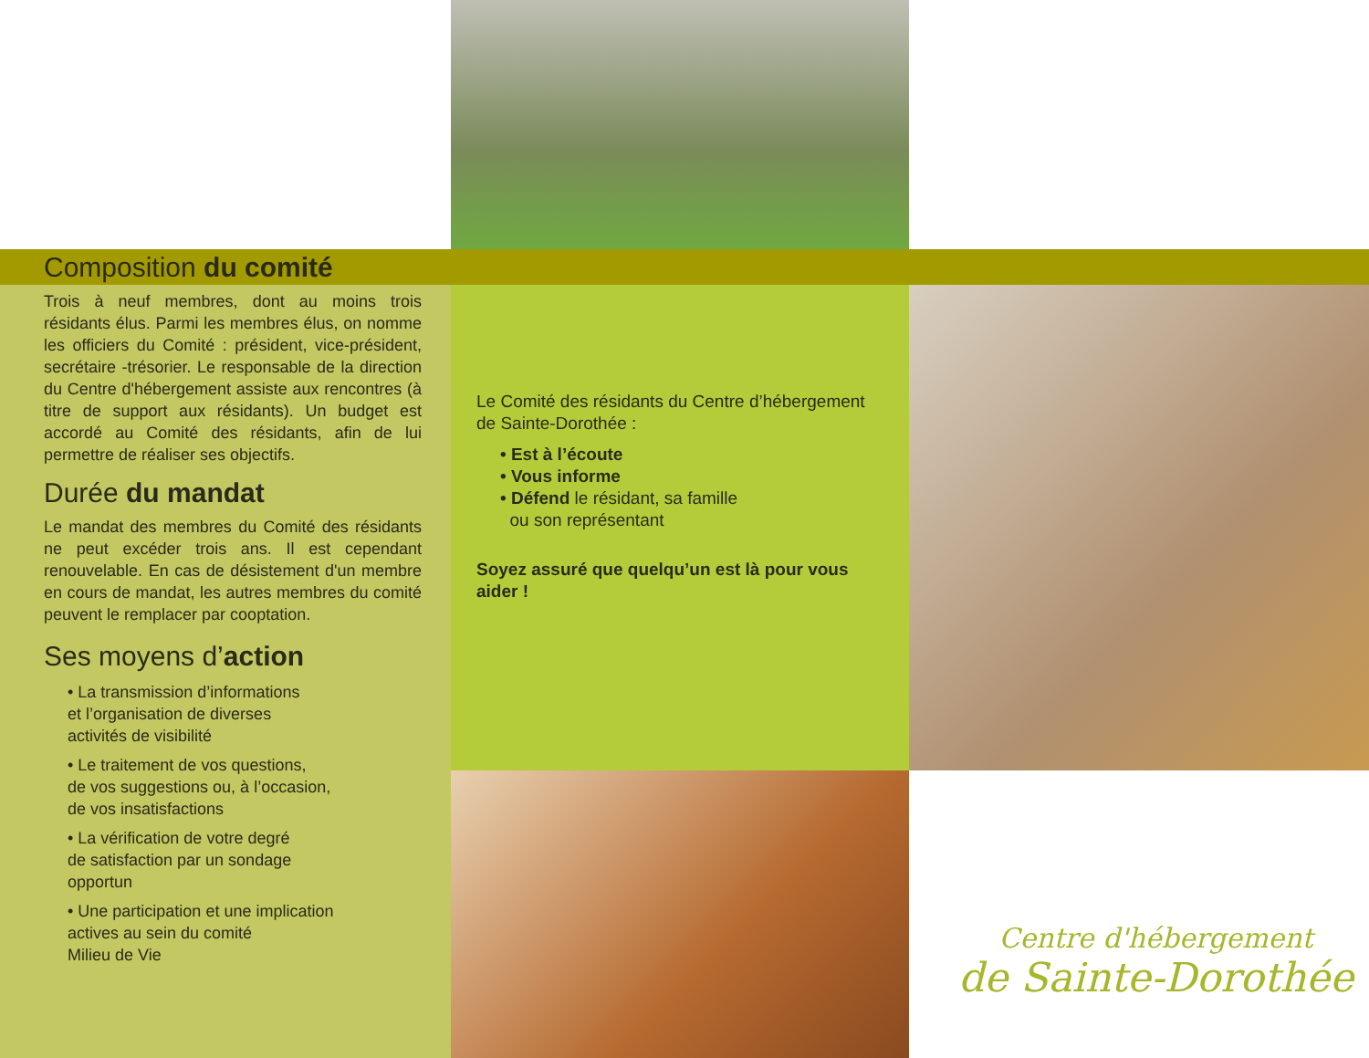Composition du comité
Trois à neuf membres, dont au moins trois résidants élus. Parmi les membres élus, on nomme les officiers du Comité : président, vice-président, secrétaire -trésorier. Le responsable de la direction du Centre d'hébergement assiste aux rencontres (à titre de support aux résidants). Un budget est accordé au Comité des résidants, afin de lui permettre de réaliser ses objectifs.
Durée du mandat
Le mandat des membres du Comité des résidants ne peut excéder trois ans. Il est cependant renouvelable. En cas de désistement d'un membre en cours de mandat, les autres membres du comité peuvent le remplacer par cooptation.
Ses moyens d’action
• La transmission d’informations
et l’organisation de diverses
activités de visibilité
• Le traitement de vos questions,
de vos suggestions ou, à l’occasion,
de vos insatisfactions
• La vérification de votre degré
de satisfaction par un sondage
opportun
• Une participation et une implication
actives au sein du comité
Milieu de Vie
Le Comité des résidants du Centre d’hébergement de Sainte-Dorothée :
• Est à l’écoute
• Vous informe
• Défend le résidant, sa famille
ou son représentant
Soyez assuré que quelqu’un est là pour vous aider !
Centre d'hébergement
de Sainte-Dorothée